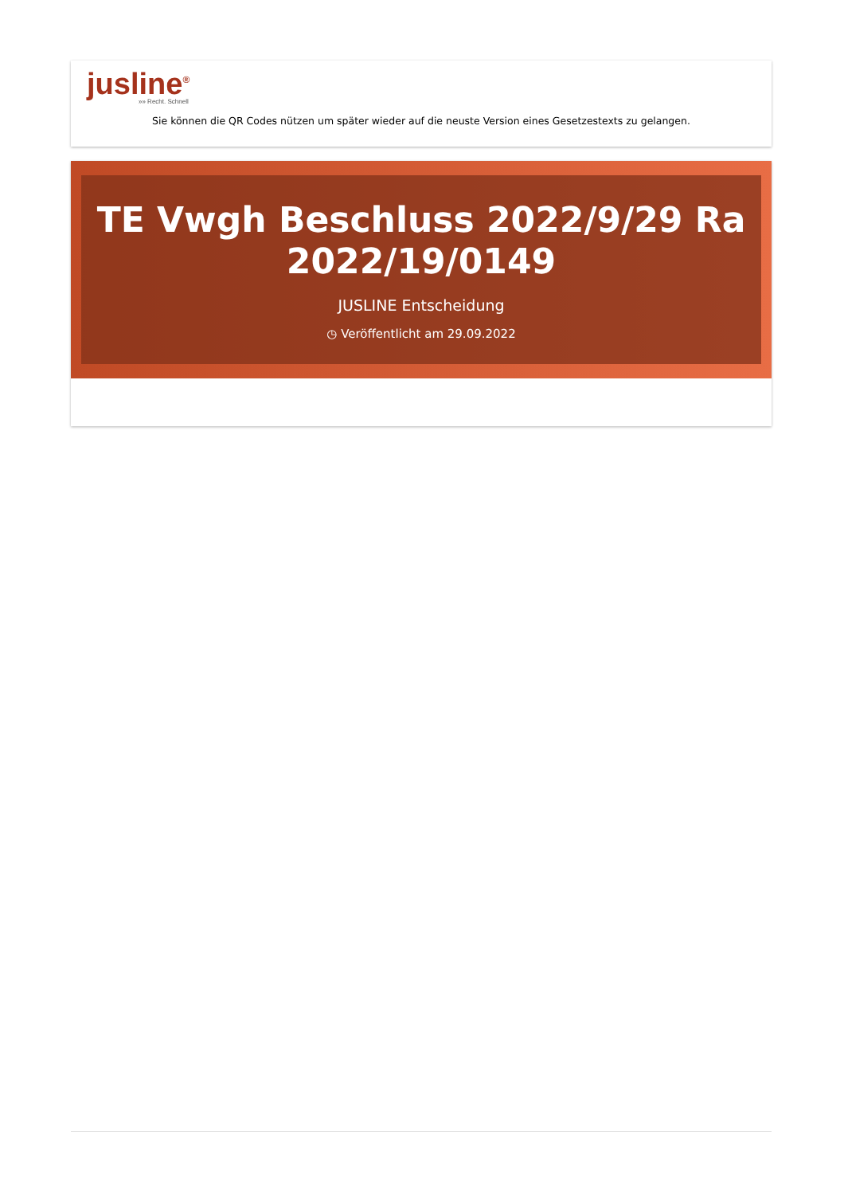jusline<sup>®</sup>
»» Recht. Schnell
Sie können die QR Codes nützen um später wieder auf die neuste Version eines Gesetzestexts zu gelangen.
TE Vwgh Beschluss 2022/9/29 Ra 2022/19/0149
JUSLINE Entscheidung
◷ Veröffentlicht am 29.09.2022